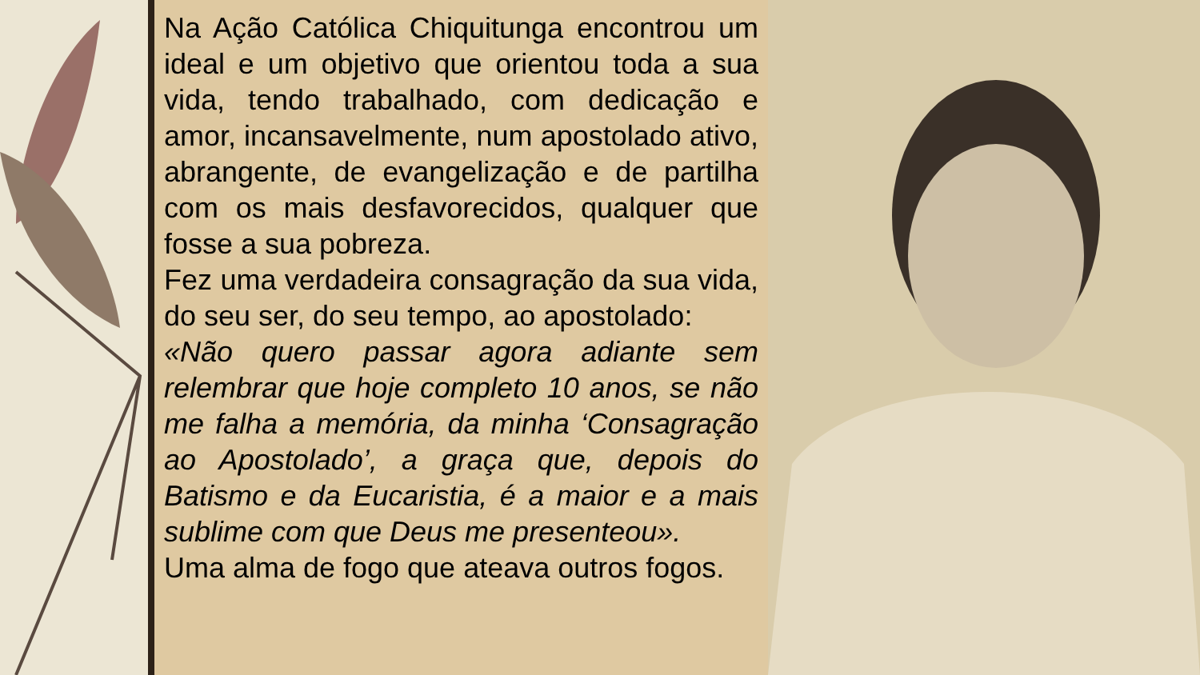Na Ação Católica Chiquitunga encontrou um ideal e um objetivo que orientou toda a sua vida, tendo trabalhado, com dedicação e amor, incansavelmente, num apostolado ativo, abrangente, de evangelização e de partilha com os mais desfavorecidos, qualquer que fosse a sua pobreza.
Fez uma verdadeira consagração da sua vida, do seu ser, do seu tempo, ao apostolado:
«Não quero passar agora adiante sem relembrar que hoje completo 10 anos, se não me falha a memória, da minha ‘Consagração ao Apostolado’, a graça que, depois do Batismo e da Eucaristia, é a maior e a mais sublime com que Deus me presenteou».
Uma alma de fogo que ateava outros fogos.